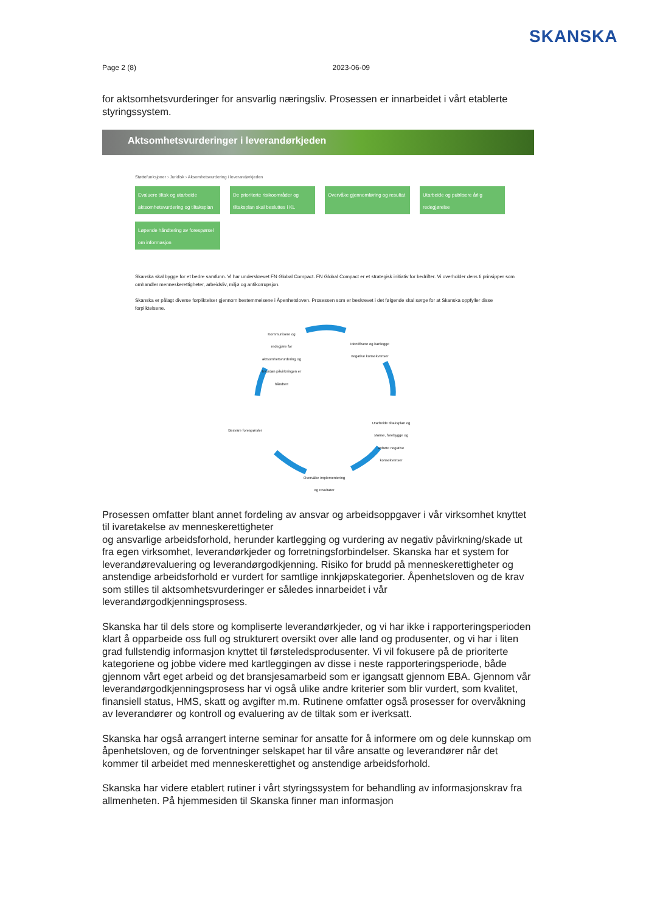SKANSKA
Page 2 (8) 2023-06-09
for aktsomhetsvurderinger for ansvarlig næringsliv. Prosessen er innarbeidet i vårt etablerte styringssystem.
Aktsomhetsvurderinger i leverandørkjeden
Støttefunksjoner › Juridisk › Aksomhetsvurdering i leverandørkjeden
Evaluere tiltak og utarbeide aktsomhetsvurdering og tiltaksplan
De prioriterte risikoområder og tiltaksplan skal besluttes i KL
Overvåke gjennomføring og resultat
Utarbeide og publisere årlig redegjørelse
Løpende håndtering av forespørsel om informasjon
Skanska skal bygge for et bedre samfunn. Vi har underskrevet FN Global Compact. FN Global Compact er et strategisk initiativ for bedrifter. Vi overholder dens ti prinsipper som omhandler menneskerettigheter, arbeidsliv, miljø og antikorrupsjon.
Skanska er pålagt diverse forpliktelser gjennom bestemmelsene i Åpenhetsloven. Prosessen som er beskrevet i det følgende skal sørge for at Skanska oppfyller disse forpliktelsene.
Kommunisere og redegjøre for aktsomhetsvurdering og hvordan påvirkningen er håndtert
Identifisere og kartlegge negative konsekvenser
Utarbeide tiltaksplan og stanse, forebygge og avbøte negative konsekvenser
Besvare forespørsler
Overvåke implementering og resultater
Prosessen omfatter blant annet fordeling av ansvar og arbeidsoppgaver i vår virksomhet knyttet til ivaretakelse av menneskerettigheter
og ansvarlige arbeidsforhold, herunder kartlegging og vurdering av negativ påvirkning/skade ut fra egen virksomhet, leverandørkjeder og forretningsforbindelser. Skanska har et system for leverandørevaluering og leverandørgodkjenning. Risiko for brudd på menneskerettigheter og anstendige arbeidsforhold er vurdert for samtlige innkjøpskategorier. Åpenhetsloven og de krav som stilles til aktsomhetsvurderinger er således innarbeidet i vår leverandørgodkjenningsprosess.
Skanska har til dels store og kompliserte leverandørkjeder, og vi har ikke i rapporteringsperioden klart å opparbeide oss full og strukturert oversikt over alle land og produsenter, og vi har i liten grad fullstendig informasjon knyttet til førsteledsprodusenter. Vi vil fokusere på de prioriterte kategoriene og jobbe videre med kartleggingen av disse i neste rapporteringsperiode, både gjennom vårt eget arbeid og det bransjesamarbeid som er igangsatt gjennom EBA. Gjennom vår leverandørgodkjenningsprosess har vi også ulike andre kriterier som blir vurdert, som kvalitet, finansiell status, HMS, skatt og avgifter m.m. Rutinene omfatter også prosesser for overvåkning av leverandører og kontroll og evaluering av de tiltak som er iverksatt.
Skanska har også arrangert interne seminar for ansatte for å informere om og dele kunnskap om åpenhetsloven, og de forventninger selskapet har til våre ansatte og leverandører når det kommer til arbeidet med menneskerettighet og anstendige arbeidsforhold.
Skanska har videre etablert rutiner i vårt styringssystem for behandling av informasjonskrav fra allmenheten. På hjemmesiden til Skanska finner man informasjon